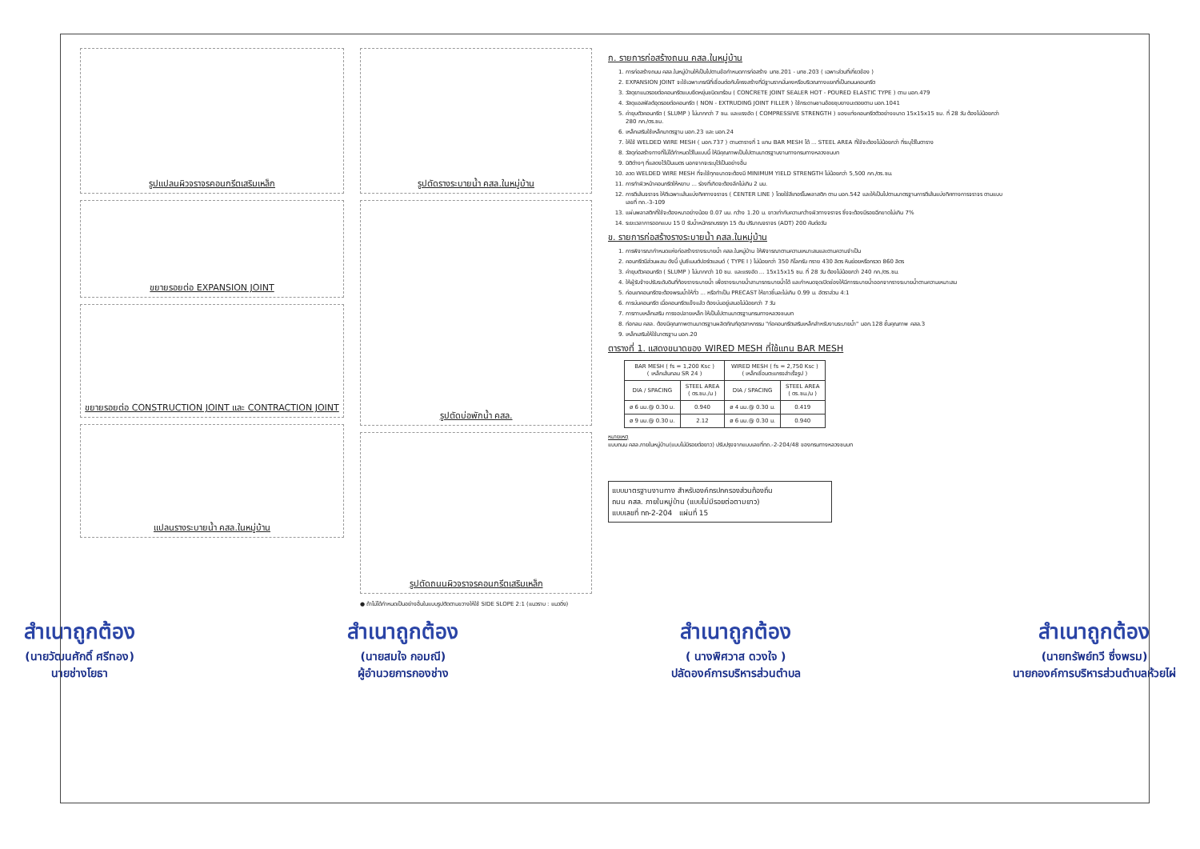รูปแปลนผิวจราจรคอนกรีตเสริมเหล็ก
ขยายรอยต่อ EXPANSION JOINT
ขยายรอยต่อ CONSTRUCTION JOINT และ CONTRACTION JOINT
แปลนรางระบายน้ำ คสล.ในหมู่บ้าน
รูปตัดรางระบายน้ำ คสล.ในหมู่บ้าน
รูปตัดบ่อพักน้ำ คสล.
รูปตัดถนนผิวจราจรคอนกรีตเสริมเหล็ก
● ถ้าไม่ได้กำหนดเป็นอย่างอื่นในแบบรูปตัดตามขวางให้ใช้ SIDE SLOPE 2:1 (แนวราบ : แนวดิ่ง)
ก. รายการก่อสร้างถนน คสล.ในหมู่บ้าน
1. การก่อสร้างถนน คสล.ในหมู่บ้านให้เป็นไปตามข้อกำหนดการก่อสร้าง มทช.201 - มทช.203 ( เฉพาะส่วนที่เกี่ยวข้อง )
2. EXPANSION JOINT จะใช้เฉพาะกรณีที่เชื่อมต่อกับโครงสร้างที่มีฐานรากมั่นคงหรือบริเวณทางแยกที่เป็นถนนคอนกรีต
3. วัสดุยาแนวรอยต่อคอนกรีตแบบยืดหยุ่นชนิดเทร้อน ( CONCRETE JOINT SEALER HOT - POURED ELASTIC TYPE ) ตาม มอก.479
4. วัสดุแอสฟัลต์อุดรอยต่อคอนกรีต ( NON - EXTRUDING JOINT FILLER ) ใช้กระดาษชานอ้อยชุบยางมะตอยตาม มอก.1041
5. ค่ายุบตัวคอนกรีต ( SLUMP ) ไม่มากกว่า 7 ซม. และแรงอัด ( COMPRESSIVE STRENGTH ) ของแท่งคอนกรีตตัวอย่างขนาด 15x15x15 ซม. ที่ 28 วัน ต้องไม่น้อยกว่า 280 กก./ตร.ซม.
6. เหล็กเสริมใช้เหล็กมาตรฐาน มอก.23 และ มอก.24
7. ให้ใช้ WELDED WIRE MESH ( มอก.737 ) ตามตารางที่ 1 แทน BAR MESH ได้ ... STEEL AREA ที่ใช้จะต้องไม่น้อยกว่า ที่ระบุไว้ในตาราง
8. วัสดุก่อสร้างทางที่ไม่ได้กำหนดไว้ในแบบนี้ ให้มีคุณภาพเป็นไปตามมาตรฐานงานทางกรมทางหลวงชนบท
9. มิติต่างๆ ที่แสดงไว้เป็นเมตร นอกจากจะระบุไว้เป็นอย่างอื่น
10. ลวด WELDED WIRE MESH ที่จะใช้ทุกขนาดจะต้องมี MINIMUM YIELD STRENGTH ไม่น้อยกว่า 5,500 กก./ตร.ซม.
11. การทำผิวหน้าคอนกรีตให้หยาบ ... ร่องที่เกิดจะต้องลึกไม่เกิน 2 มม.
12. การตีเส้นจราจร ให้ตีเฉพาะเส้นแบ่งทิศทางจราจร ( CENTER LINE ) โดยใช้สีเทอร์โมพลาสติก ตาม มอก.542 และให้เป็นไปตามมาตรฐานการตีเส้นแบ่งทิศทางการจราจร ตามแบบเลขที่ ทถ.-3-109
13. แผ่นพลาสติกที่ใช้จะต้องหนาอย่างน้อย 0.07 มม. กว้าง 1.20 ม. ยาวเท่ากับความกว้างผิวทางจราจร ซึ่งจะต้องมีรอยฉีกขาดไม่เกิน 7%
14. ระยะเวลาการออกแบบ 15 ปี รับน้ำหนักรถบรรทุก 15 ตัน ปริมาณจราจร (ADT) 200 คันต่อวัน
ข. รายการก่อสร้างรางระบายน้ำ คสล.ในหมู่บ้าน
1. การพิจารณากำหนดแห่งก่อสร้างรางระบายน้ำ คสล.ในหมู่บ้าน ให้พิจารณาตามความเหมาะสมและตามความจำเป็น
2. คอนกรีตมีส่วนผสม ดังนี้ ปูนซีเมนต์ปอร์ตแลนด์ ( TYPE I ) ไม่น้อยกว่า 350 กิโลกรัม ทราย 430 ลิตร หินย่อยหรือกรวด 860 ลิตร
3. ค่ายุบตัวคอนกรีต ( SLUMP ) ไม่มากกว่า 10 ซม. และแรงอัด ... 15x15x15 ซม. ที่ 28 วัน ต้องไม่น้อยกว่า 240 กก./ตร.ซม.
4. ให้ผู้รับจ้างปรับระดับดินที่ท้องรางระบายน้ำ เพื่อรางระบายน้ำสามารถระบายน้ำได้ และกำหนดจุดเปิดช่องให้มีการระบายน้ำออกจากรางระบายน้ำตามความเหมาะสม
5. ก่อนเทคอนกรีตจะต้องพรมน้ำให้ทั่ว ... หรือทำเป็น PRECAST ให้ยาวชิ้นละไม่เกิน 0.99 ม. อัตราส่วน 4:1
6. การบ่มคอนกรีต เมื่อคอนกรีตแข็งแล้ว ต้องบ่มอยู่เสมอไม่น้อยกว่า 7 วัน
7. การทาบเหล็กเสริม การงอปลายเหล็ก ให้เป็นไปตามมาตรฐานกรมทางหลวงชนบท
8. ท่อกลม คสล. ต้องมีคุณภาพตามมาตรฐานผลิตภัณฑ์อุตสาหกรรม "ท่อคอนกรีตเสริมเหล็กสำหรับงานระบายน้ำ" มอก.128 ชั้นคุณภาพ คสล.3
9. เหล็กเสริมให้ใช้มาตรฐาน มอก.20
ตารางที่ 1. แสดงขนาดของ WIRED MESH ที่ใช้แทน BAR MESH
| BAR MESH ( fs = 1,200 Ksc ) ( เหล็กเส้นกลม SR 24 ) | | WIRED MESH ( fs = 2,750 Ksc ) ( เหล็กเชื่อมตะแกรงสำเร็จรูป ) | |
| --- | --- | --- | --- |
| DIA / SPACING | STEEL AREA ( ตร.ซม./ม ) | DIA / SPACING | STEEL AREA ( ตร.ซม./ม ) |
| ø 6 มม.@ 0.30 ม. | 0.940 | ø 4 มม.@ 0.30 ม. | 0.419 |
| ø 9 มม.@ 0.30 ม. | 2.12 | ø 6 มม.@ 0.30 ม. | 0.940 |
หมายเหตุ
แบบถนน คสล.ภายในหมู่บ้าน(แบบไม่มีรอยต่อยาว) ปรับปรุงจากแบบเลขที่ทถ.-2-204/48 ของกรมทางหลวงชนบท
แบบมาตรฐานงานทาง สำหรับองค์กรปกครองส่วนท้องถิ่น
ถนน คสล. ภายในหมู่บ้าน (แบบไม่มีรอยต่อตามยาว)
แบบเลขที่ ทถ-2-204 แผ่นที่ 15
สำเนาถูกต้อง
(นายวัฒนศักดิ์ ศรีทอง)
นายช่างโยธา
สำเนาถูกต้อง
(นายสมใจ กอมณี)
ผู้อำนวยการกองช่าง
สำเนาถูกต้อง
( นางพิศวาส ดวงใจ )
ปลัดองค์การบริหารส่วนตำบล
สำเนาถูกต้อง
(นายทรัพย์ทวี ซึ่งพรม)
นายกองค์การบริหารส่วนตำบลห้วยไผ่